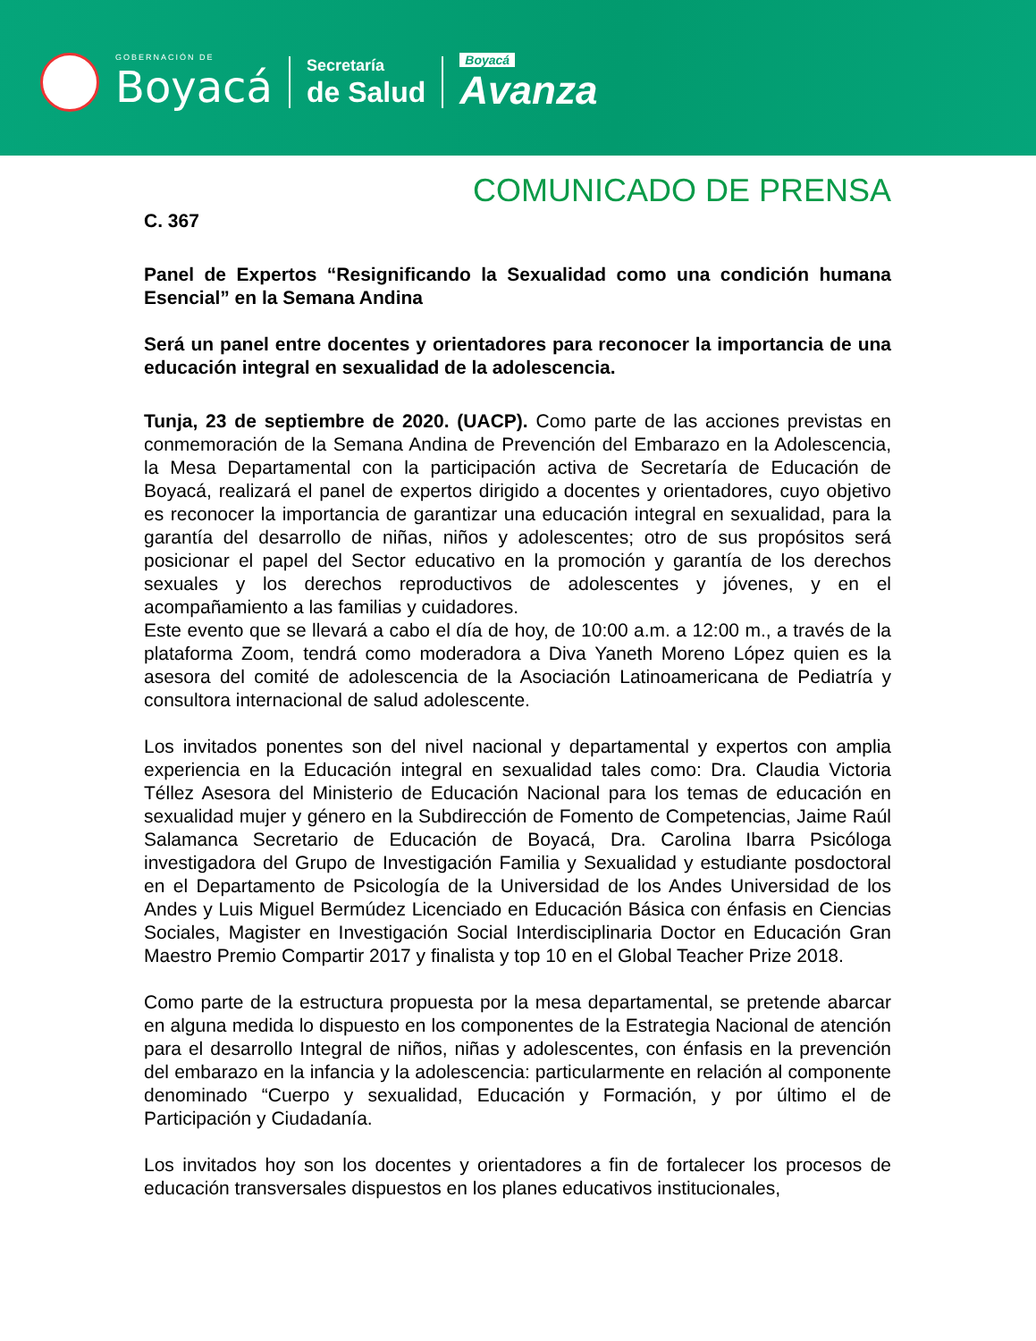GOBERNACIÓN DE
Boyacá
Secretaría
de Salud
Boyacá
Avanza
COMUNICADO DE PRENSA
C. 367
Panel de Expertos “Resignificando la Sexualidad como una condición humana Esencial” en la Semana Andina
Será un panel entre docentes y orientadores para reconocer la importancia de una educación integral en sexualidad de la adolescencia.
Tunja, 23 de septiembre de 2020. (UACP). Como parte de las acciones previstas en conmemoración de la Semana Andina de Prevención del Embarazo en la Adolescencia, la Mesa Departamental con la participación activa de Secretaría de Educación de Boyacá, realizará el panel de expertos dirigido a docentes y orientadores, cuyo objetivo es reconocer la importancia de garantizar una educación integral en sexualidad, para la garantía del desarrollo de niñas, niños y adolescentes; otro de sus propósitos será posicionar el papel del Sector educativo en la promoción y garantía de los derechos sexuales y los derechos reproductivos de adolescentes y jóvenes, y en el acompañamiento a las familias y cuidadores.
Este evento que se llevará a cabo el día de hoy, de 10:00 a.m. a 12:00 m., a través de la plataforma Zoom, tendrá como moderadora a Diva Yaneth Moreno López quien es la asesora del comité de adolescencia de la Asociación Latinoamericana de Pediatría y consultora internacional de salud adolescente.
Los invitados ponentes son del nivel nacional y departamental y expertos con amplia experiencia en la Educación integral en sexualidad tales como: Dra. Claudia Victoria Téllez Asesora del Ministerio de Educación Nacional para los temas de educación en sexualidad mujer y género en la Subdirección de Fomento de Competencias, Jaime Raúl Salamanca Secretario de Educación de Boyacá, Dra. Carolina Ibarra Psicóloga investigadora del Grupo de Investigación Familia y Sexualidad y estudiante posdoctoral en el Departamento de Psicología de la Universidad de los Andes Universidad de los Andes y Luis Miguel Bermúdez Licenciado en Educación Básica con énfasis en Ciencias Sociales, Magister en Investigación Social Interdisciplinaria Doctor en Educación Gran Maestro Premio Compartir 2017 y finalista y top 10 en el Global Teacher Prize 2018.
Como parte de la estructura propuesta por la mesa departamental, se pretende abarcar en alguna medida lo dispuesto en los componentes de la Estrategia Nacional de atención para el desarrollo Integral de niños, niñas y adolescentes, con énfasis en la prevención del embarazo en la infancia y la adolescencia: particularmente en relación al componente denominado “Cuerpo y sexualidad, Educación y Formación, y por último el de Participación y Ciudadanía.
Los invitados hoy son los docentes y orientadores a fin de fortalecer los procesos de educación transversales dispuestos en los planes educativos institucionales,